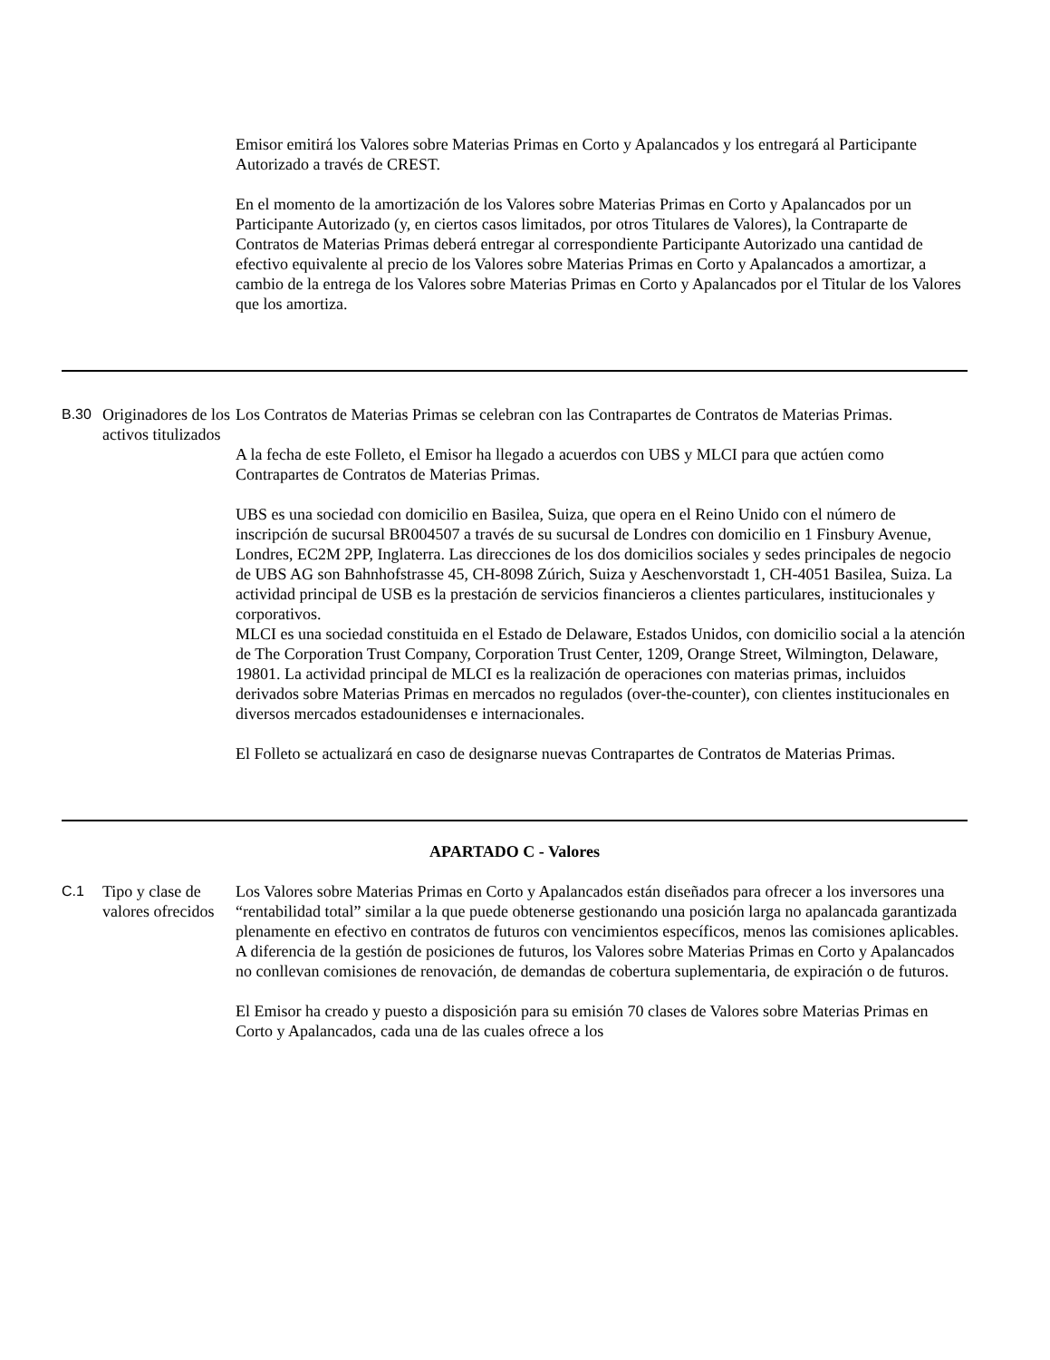| | | Emisor emitirá los Valores sobre Materias Primas en Corto y Apalancados y los entregará al Participante Autorizado a través de CREST. En el momento de la amortización de los Valores sobre Materias Primas en Corto y Apalancados por un Participante Autorizado (y, en ciertos casos limitados, por otros Titulares de Valores), la Contraparte de Contratos de Materias Primas deberá entregar al correspondiente Participante Autorizado una cantidad de efectivo equivalente al precio de los Valores sobre Materias Primas en Corto y Apalancados a amortizar, a cambio de la entrega de los Valores sobre Materias Primas en Corto y Apalancados por el Titular de los Valores que los amortiza. |
| B.30 | Originadores de los activos titulizados | Los Contratos de Materias Primas se celebran con las Contrapartes de Contratos de Materias Primas. A la fecha de este Folleto, el Emisor ha llegado a acuerdos con UBS y MLCI para que actúen como Contrapartes de Contratos de Materias Primas. UBS es una sociedad con domicilio en Basilea, Suiza, que opera en el Reino Unido con el número de inscripción de sucursal BR004507 a través de su sucursal de Londres con domicilio en 1 Finsbury Avenue, Londres, EC2M 2PP, Inglaterra. Las direcciones de los dos domicilios sociales y sedes principales de negocio de UBS AG son Bahnhofstrasse 45, CH-8098 Zúrich, Suiza y Aeschenvorstadt 1, CH-4051 Basilea, Suiza. La actividad principal de USB es la prestación de servicios financieros a clientes particulares, institucionales y corporativos. MLCI es una sociedad constituida en el Estado de Delaware, Estados Unidos, con domicilio social a la atención de The Corporation Trust Company, Corporation Trust Center, 1209, Orange Street, Wilmington, Delaware, 19801. La actividad principal de MLCI es la realización de operaciones con materias primas, incluidos derivados sobre Materias Primas en mercados no regulados (over-the-counter), con clientes institucionales en diversos mercados estadounidenses e internacionales. El Folleto se actualizará en caso de designarse nuevas Contrapartes de Contratos de Materias Primas. |
| APARTADO C - Valores | | |
| C.1 | Tipo y clase de valores ofrecidos | Los Valores sobre Materias Primas en Corto y Apalancados están diseñados para ofrecer a los inversores una “rentabilidad total” similar a la que puede obtenerse gestionando una posición larga no apalancada garantizada plenamente en efectivo en contratos de futuros con vencimientos específicos, menos las comisiones aplicables. A diferencia de la gestión de posiciones de futuros, los Valores sobre Materias Primas en Corto y Apalancados no conllevan comisiones de renovación, de demandas de cobertura suplementaria, de expiración o de futuros. El Emisor ha creado y puesto a disposición para su emisión 70 clases de Valores sobre Materias Primas en Corto y Apalancados, cada una de las cuales ofrece a los |